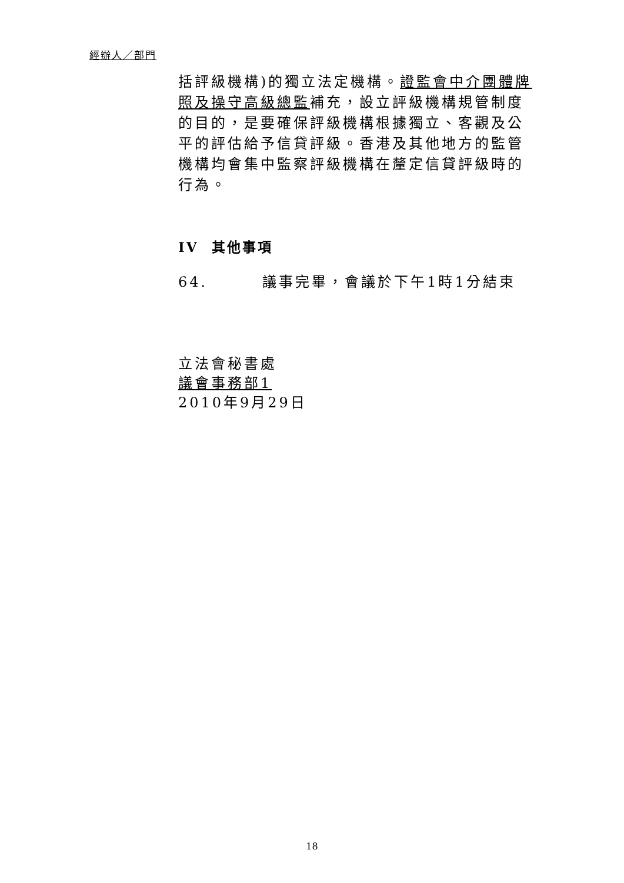經辦人／部門
括評級機構)的獨立法定機構。證監會中介團體牌照及操守高級總監補充，設立評級機構規管制度的目的，是要確保評級機構根據獨立、客觀及公平的評估給予信貸評級。香港及其他地方的監管機構均會集中監察評級機構在釐定信貸評級時的行為。
IV 其他事項
64. 議事完畢，會議於下午1時1分結束
立法會秘書處
議會事務部1
2010年9月29日
18